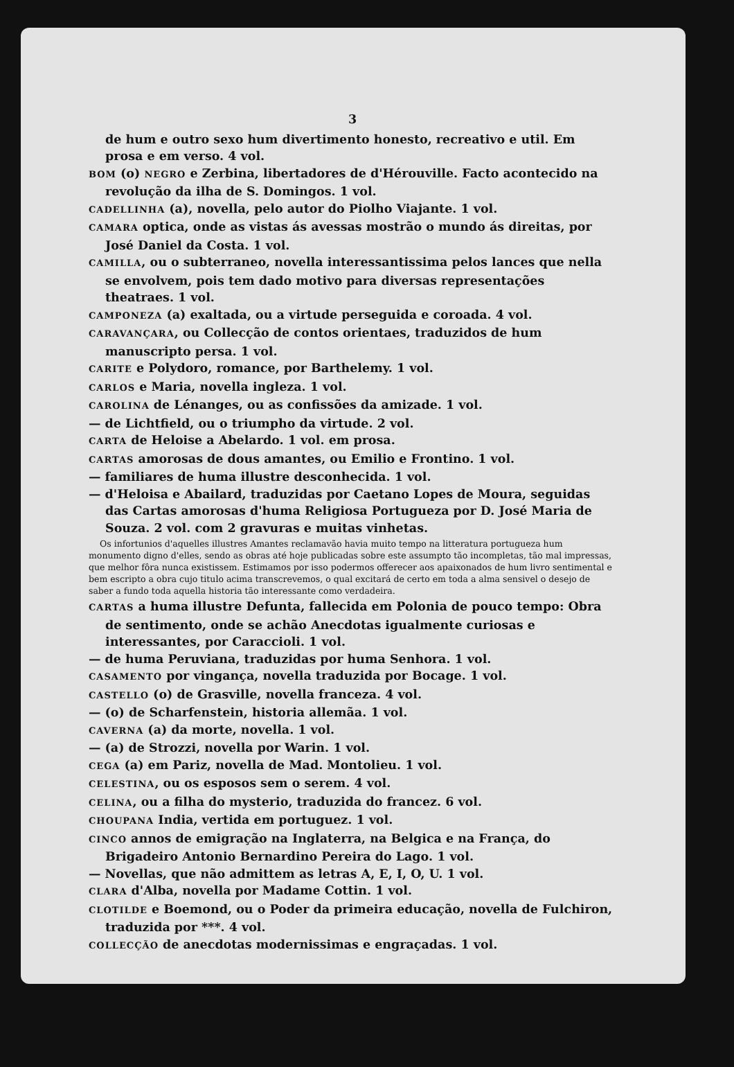3
de hum e outro sexo hum divertimento honesto, recreativo e util. Em prosa e em verso. 4 vol.
BOM (o) NEGRO e Zerbina, libertadores de d'Hérouville. Facto acontecido na revolução da ilha de S. Domingos. 1 vol.
CADELLINHA (a), novella, pelo autor do Piolho Viajante. 1 vol.
CAMARA optica, onde as vistas ás avessas mostrão o mundo ás direitas, por José Daniel da Costa. 1 vol.
CAMILLA, ou o subterraneo, novella interessantissima pelos lances que nella se envolvem, pois tem dado motivo para diversas representações theatraes. 1 vol.
CAMPONEZA (a) exaltada, ou a virtude perseguida e coroada. 4 vol.
CARAVANÇARA, ou Collecção de contos orientaes, traduzidos de hum manuscripto persa. 1 vol.
CARITE e Polydoro, romance, por Barthelemy. 1 vol.
CARLOS e Maria, novella ingleza. 1 vol.
CAROLINA de Lénanges, ou as confissões da amizade. 1 vol.
— de Lichtfield, ou o triumpho da virtude. 2 vol.
CARTA de Heloise a Abelardo. 1 vol. em prosa.
CARTAS amorosas de dous amantes, ou Emilio e Frontino. 1 vol.
— familiares de huma illustre desconhecida. 1 vol.
— d'Heloisa e Abailard, traduzidas por Caetano Lopes de Moura, seguidas das Cartas amorosas d'huma Religiosa Portugueza por D. José Maria de Souza. 2 vol. com 2 gravuras e muitas vinhetas.
Os infortunios d'aquelles illustres Amantes reclamavão havia muito tempo na litteratura portugueza hum monumento digno d'elles, sendo as obras até hoje publicadas sobre este assumpto tão incompletas, tão mal impressas, que melhor fôra nunca existissem. Estimamos por isso podermos offerecer aos apaixonados de hum livro sentimental e bem escripto a obra cujo titulo acima transcrevemos, o qual excitará de certo em toda a alma sensivel o desejo de saber a fundo toda aquella historia tão interessante como verdadeira.
CARTAS a huma illustre Defunta, fallecida em Polonia de pouco tempo: Obra de sentimento, onde se achão Anecdotas igualmente curiosas e interessantes, por Caraccioli. 1 vol.
— de huma Peruviana, traduzidas por huma Senhora. 1 vol.
CASAMENTO por vingança, novella traduzida por Bocage. 1 vol.
CASTELLO (o) de Grasville, novella franceza. 4 vol.
— (o) de Scharfenstein, historia allemãa. 1 vol.
CAVERNA (a) da morte, novella. 1 vol.
— (a) de Strozzi, novella por Warin. 1 vol.
CEGA (a) em Pariz, novella de Mad. Montolieu. 1 vol.
CELESTINA, ou os esposos sem o serem. 4 vol.
CELINA, ou a filha do mysterio, traduzida do francez. 6 vol.
CHOUPANA India, vertida em portuguez. 1 vol.
CINCO annos de emigração na Inglaterra, na Belgica e na França, do Brigadeiro Antonio Bernardino Pereira do Lago. 1 vol.
— Novellas, que não admittem as letras A, E, I, O, U. 1 vol.
CLARA d'Alba, novella por Madame Cottin. 1 vol.
CLOTILDE e Boemond, ou o Poder da primeira educação, novella de Fulchiron, traduzida por ***. 4 vol.
COLLECÇÃO de anecdotas modernissimas e engraçadas. 1 vol.